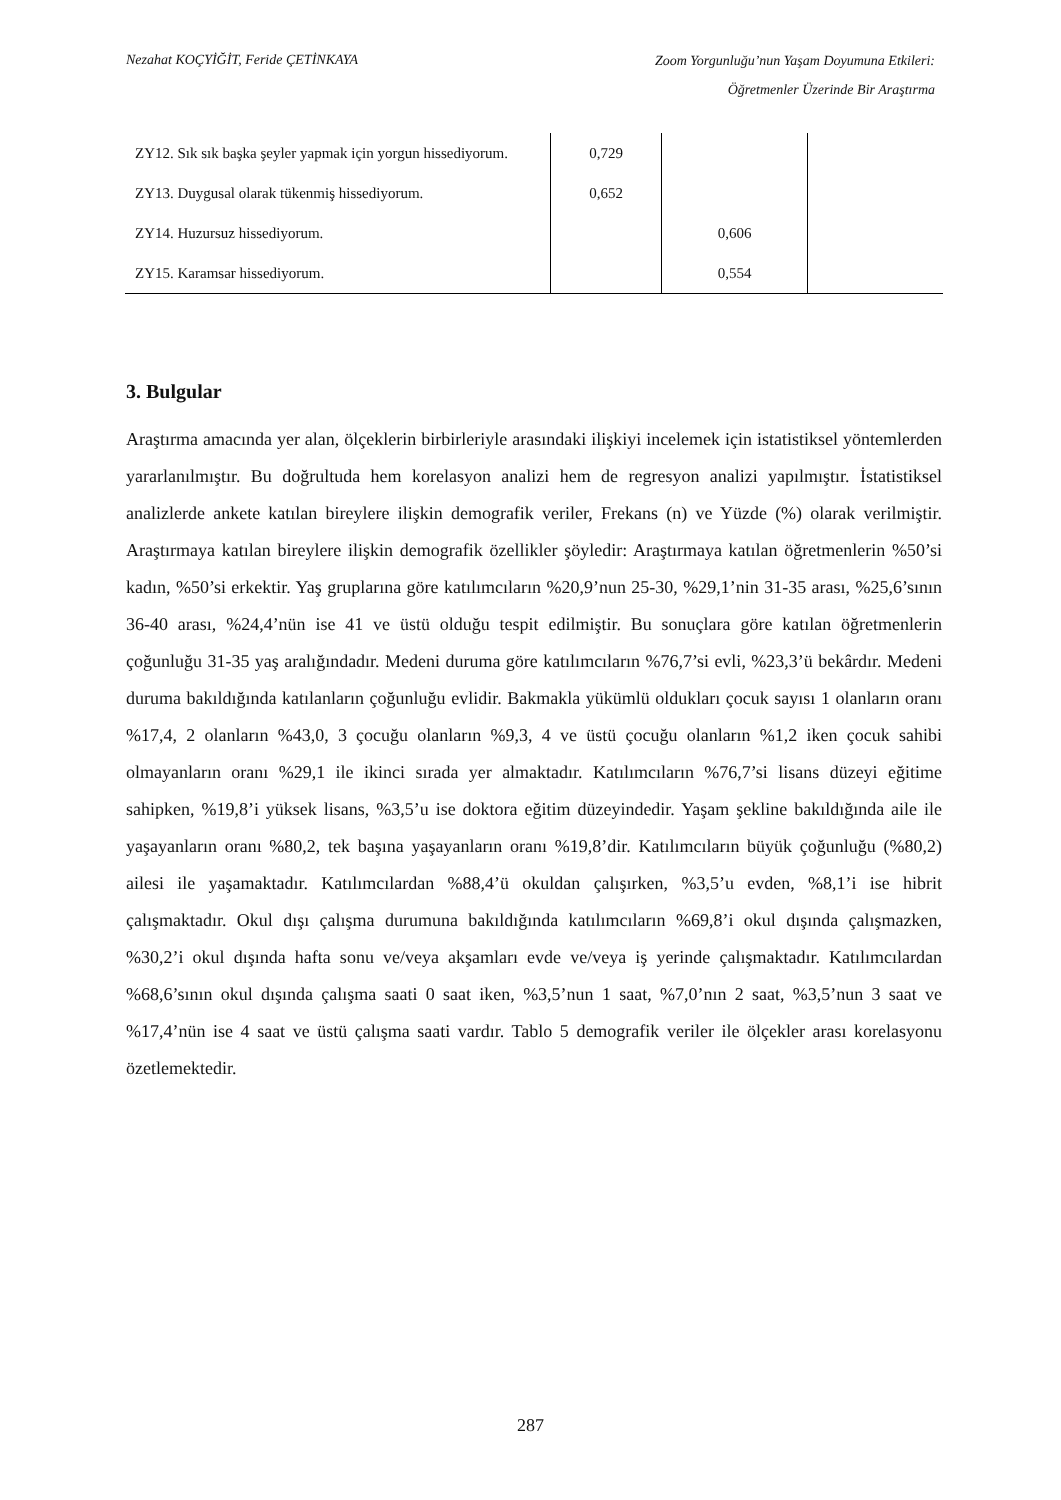Nezahat KOÇYİĞİT, Feride ÇETİNKAYA Zoom Yorgunluğu’nun Yaşam Doyumuna Etkileri:
Öğretmenler Üzerinde Bir Araştırma
| ZY12. Sık sık başka şeyler yapmak için yorgun hissediyorum. | 0,729 | | |
| ZY13. Duygusal olarak tükenmiş hissediyorum. | 0,652 | | |
| ZY14. Huzursuz hissediyorum. | | 0,606 | |
| ZY15. Karamsar hissediyorum. | | 0,554 | |
3. Bulgular
Araştırma amacında yer alan, ölçeklerin birbirleriyle arasındaki ilişkiyi incelemek için istatistiksel yöntemlerden yararlanılmıştır. Bu doğrultuda hem korelasyon analizi hem de regresyon analizi yapılmıştır. İstatistiksel analizlerde ankete katılan bireylere ilişkin demografik veriler, Frekans (n) ve Yüzde (%) olarak verilmiştir. Araştırmaya katılan bireylere ilişkin demografik özellikler şöyledir: Araştırmaya katılan öğretmenlerin %50’si kadın, %50’si erkektir. Yaş gruplarına göre katılımcıların %20,9’nun 25-30, %29,1’nin 31-35 arası, %25,6’sının 36-40 arası, %24,4’nün ise 41 ve üstü olduğu tespit edilmiştir. Bu sonuçlara göre katılan öğretmenlerin çoğunluğu 31-35 yaş aralığındadır. Medeni duruma göre katılımcıların %76,7’si evli, %23,3’ü bekârdır. Medeni duruma bakıldığında katılanların çoğunluğu evlidir. Bakmakla yükümlü oldukları çocuk sayısı 1 olanların oranı %17,4, 2 olanların %43,0, 3 çocuğu olanların %9,3, 4 ve üstü çocuğu olanların %1,2 iken çocuk sahibi olmayanların oranı %29,1 ile ikinci sırada yer almaktadır. Katılımcıların %76,7’si lisans düzeyi eğitime sahipken, %19,8’i yüksek lisans, %3,5’u ise doktora eğitim düzeyindedir. Yaşam şekline bakıldığında aile ile yaşayanların oranı %80,2, tek başına yaşayanların oranı %19,8’dir. Katılımcıların büyük çoğunluğu (%80,2) ailesi ile yaşamaktadır. Katılımcılardan %88,4’ü okuldan çalışırken, %3,5’u evden, %8,1’i ise hibrit çalışmaktadır. Okul dışı çalışma durumuna bakıldığında katılımcıların %69,8’i okul dışında çalışmazken, %30,2’i okul dışında hafta sonu ve/veya akşamları evde ve/veya iş yerinde çalışmaktadır. Katılımcılardan %68,6’sının okul dışında çalışma saati 0 saat iken, %3,5’nun 1 saat, %7,0’nın 2 saat, %3,5’nun 3 saat ve %17,4’nün ise 4 saat ve üstü çalışma saati vardır. Tablo 5 demografik veriler ile ölçekler arası korelasyonu özetlemektedir.
287